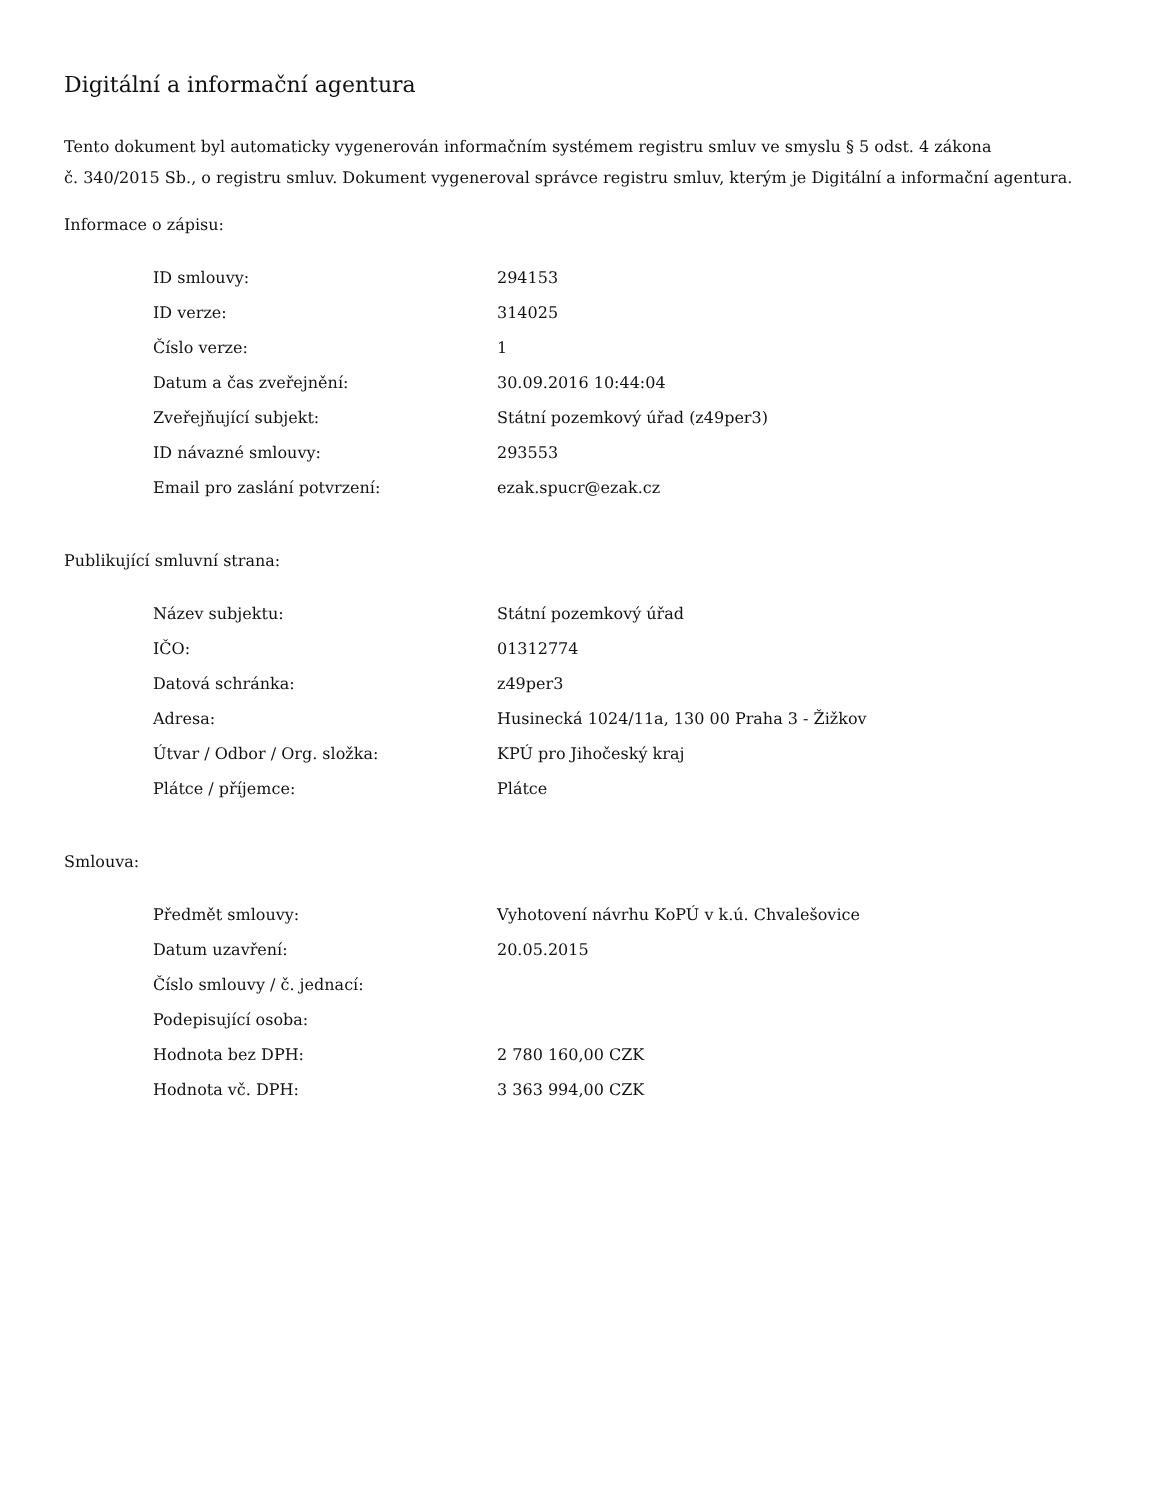Digitální a informační agentura
Tento dokument byl automaticky vygenerován informačním systémem registru smluv ve smyslu § 5 odst. 4 zákona
č. 340/2015 Sb., o registru smluv. Dokument vygeneroval správce registru smluv, kterým je Digitální a informační agentura.
Informace o zápisu:
| ID smlouvy: | 294153 |
| ID verze: | 314025 |
| Číslo verze: | 1 |
| Datum a čas zveřejnění: | 30.09.2016 10:44:04 |
| Zveřejňující subjekt: | Státní pozemkový úřad (z49per3) |
| ID návazné smlouvy: | 293553 |
| Email pro zaslání potvrzení: | ezak.spucr@ezak.cz |
Publikující smluvní strana:
| Název subjektu: | Státní pozemkový úřad |
| IČO: | 01312774 |
| Datová schránka: | z49per3 |
| Adresa: | Husinecká 1024/11a, 130 00 Praha 3 - Žižkov |
| Útvar / Odbor / Org. složka: | KPÚ pro Jihočeský kraj |
| Plátce / příjemce: | Plátce |
Smlouva:
| Předmět smlouvy: | Vyhotovení návrhu KoPÚ v k.ú. Chvalešovice |
| Datum uzavření: | 20.05.2015 |
| Číslo smlouvy / č. jednací: | |
| Podepisující osoba: | |
| Hodnota bez DPH: | 2 780 160,00 CZK |
| Hodnota vč. DPH: | 3 363 994,00 CZK |